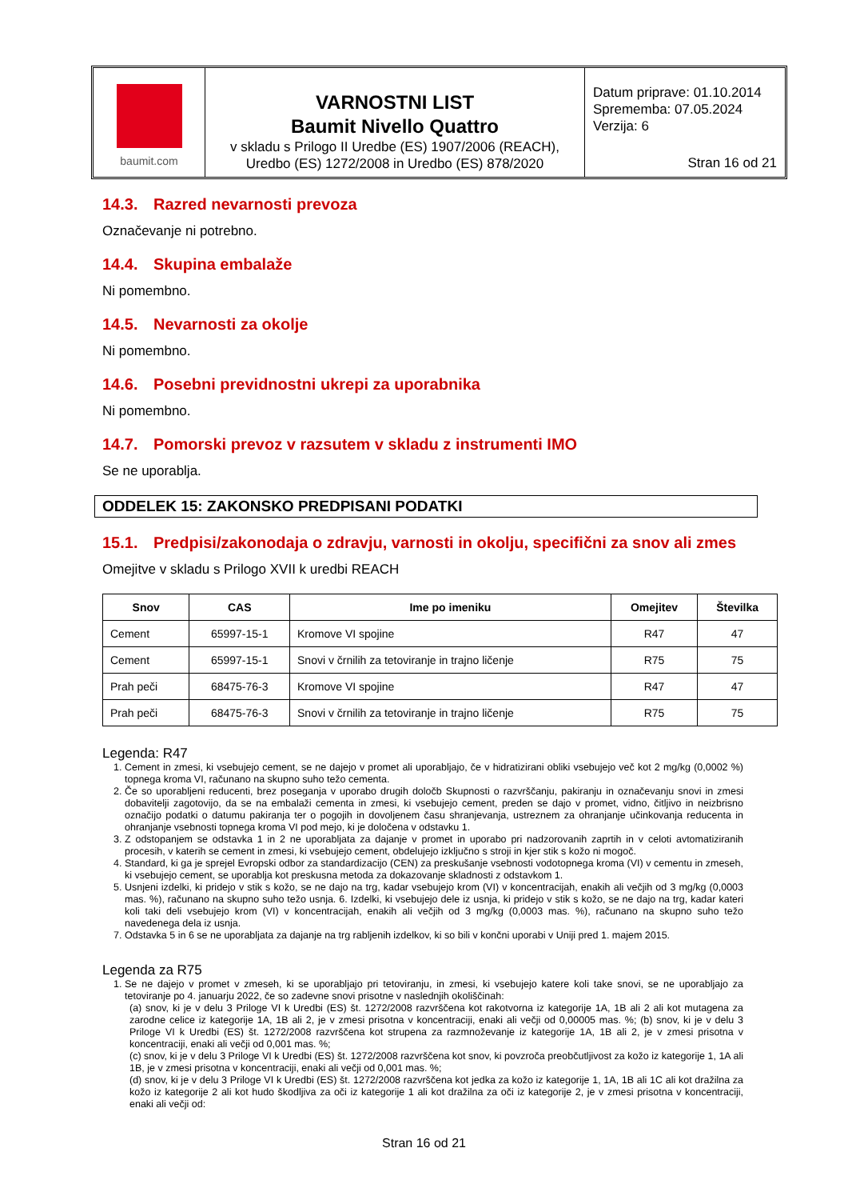baumit.com
VARNOSTNI LIST
Baumit Nivello Quattro
v skladu s Prilogo II Uredbe (ES) 1907/2006 (REACH),
Uredbo (ES) 1272/2008 in Uredbo (ES) 878/2020
Datum priprave: 01.10.2014
Sprememba: 07.05.2024
Verzija: 6
Stran 16 od 21
14.3. Razred nevarnosti prevoza
Označevanje ni potrebno.
14.4. Skupina embalaže
Ni pomembno.
14.5. Nevarnosti za okolje
Ni pomembno.
14.6. Posebni previdnostni ukrepi za uporabnika
Ni pomembno.
14.7. Pomorski prevoz v razsutem v skladu z instrumenti IMO
Se ne uporablja.
ODDELEK 15: ZAKONSKO PREDPISANI PODATKI
15.1. Predpisi/zakonodaja o zdravju, varnosti in okolju, specifični za snov ali zmes
Omejitve v skladu s Prilogo XVII k uredbi REACH
| Snov | CAS | Ime po imeniku | Omejitev | Številka |
| --- | --- | --- | --- | --- |
| Cement | 65997-15-1 | Kromove VI spojine | R47 | 47 |
| Cement | 65997-15-1 | Snovi v črnilih za tetoviranje in trajno ličenje | R75 | 75 |
| Prah peči | 68475-76-3 | Kromove VI spojine | R47 | 47 |
| Prah peči | 68475-76-3 | Snovi v črnilih za tetoviranje in trajno ličenje | R75 | 75 |
Legenda: R47
1. Cement in zmesi, ki vsebujejo cement, se ne dajejo v promet ali uporabljajo, če v hidratizirani obliki vsebujejo več kot 2 mg/kg (0,0002 %) topnega kroma VI, računano na skupno suho težo cementa.
2. Če so uporabljeni reducenti, brez poseganja v uporabo drugih določb Skupnosti o razvrščanju, pakiranju in označevanju snovi in zmesi dobavitelji zagotovijo, da se na embalaži cementa in zmesi, ki vsebujejo cement, preden se dajo v promet, vidno, čitljivo in neizbrisno označijo podatki o datumu pakiranja ter o pogojih in dovoljenem času shranjevanja, ustreznem za ohranjanje učinkovanja reducenta in ohranjanje vsebnosti topnega kroma VI pod mejo, ki je določena v odstavku 1.
3. Z odstopanjem se odstavka 1 in 2 ne uporabljata za dajanje v promet in uporabo pri nadzorovanih zaprtih in v celoti avtomatiziranih procesih, v katerih se cement in zmesi, ki vsebujejo cement, obdelujejo izključno s stroji in kjer stik s kožo ni mogoč.
4. Standard, ki ga je sprejel Evropski odbor za standardizacijo (CEN) za preskušanje vsebnosti vodotopnega kroma (VI) v cementu in zmeseh, ki vsebujejo cement, se uporablja kot preskusna metoda za dokazovanje skladnosti z odstavkom 1.
5. Usnjeni izdelki, ki pridejo v stik s kožo, se ne dajo na trg, kadar vsebujejo krom (VI) v koncentracijah, enakih ali večjih od 3 mg/kg (0,0003 mas. %), računano na skupno suho težo usnja. 6. Izdelki, ki vsebujejo dele iz usnja, ki pridejo v stik s kožo, se ne dajo na trg, kadar kateri koli taki deli vsebujejo krom (VI) v koncentracijah, enakih ali večjih od 3 mg/kg (0,0003 mas. %), računano na skupno suho težo navedenega dela iz usnja.
7. Odstavka 5 in 6 se ne uporabljata za dajanje na trg rabljenih izdelkov, ki so bili v končni uporabi v Uniji pred 1. majem 2015.
Legenda za R75
1. Se ne dajejo v promet v zmeseh, ki se uporabljajo pri tetoviranju, in zmesi, ki vsebujejo katere koli take snovi, se ne uporabljajo za tetoviranje po 4. januarju 2022, če so zadevne snovi prisotne v naslednjih okoliščinah:
(a) snov, ki je v delu 3 Priloge VI k Uredbi (ES) št. 1272/2008 razvrščena kot rakotvorna iz kategorije 1A, 1B ali 2 ali kot mutagena za zarodne celice iz kategorije 1A, 1B ali 2, je v zmesi prisotna v koncentraciji, enaki ali večji od 0,00005 mas. %; (b) snov, ki je v delu 3 Priloge VI k Uredbi (ES) št. 1272/2008 razvrščena kot strupena za razmnoževanje iz kategorije 1A, 1B ali 2, je v zmesi prisotna v koncentraciji, enaki ali večji od 0,001 mas. %;
(c) snov, ki je v delu 3 Priloge VI k Uredbi (ES) št. 1272/2008 razvrščena kot snov, ki povzroča preobčutljivost za kožo iz kategorije 1, 1A ali 1B, je v zmesi prisotna v koncentraciji, enaki ali večji od 0,001 mas. %;
(d) snov, ki je v delu 3 Priloge VI k Uredbi (ES) št. 1272/2008 razvrščena kot jedka za kožo iz kategorije 1, 1A, 1B ali 1C ali kot dražilna za kožo iz kategorije 2 ali kot hudo škodljiva za oči iz kategorije 1 ali kot dražilna za oči iz kategorije 2, je v zmesi prisotna v koncentraciji, enaki ali večji od:
Stran 16 od 21